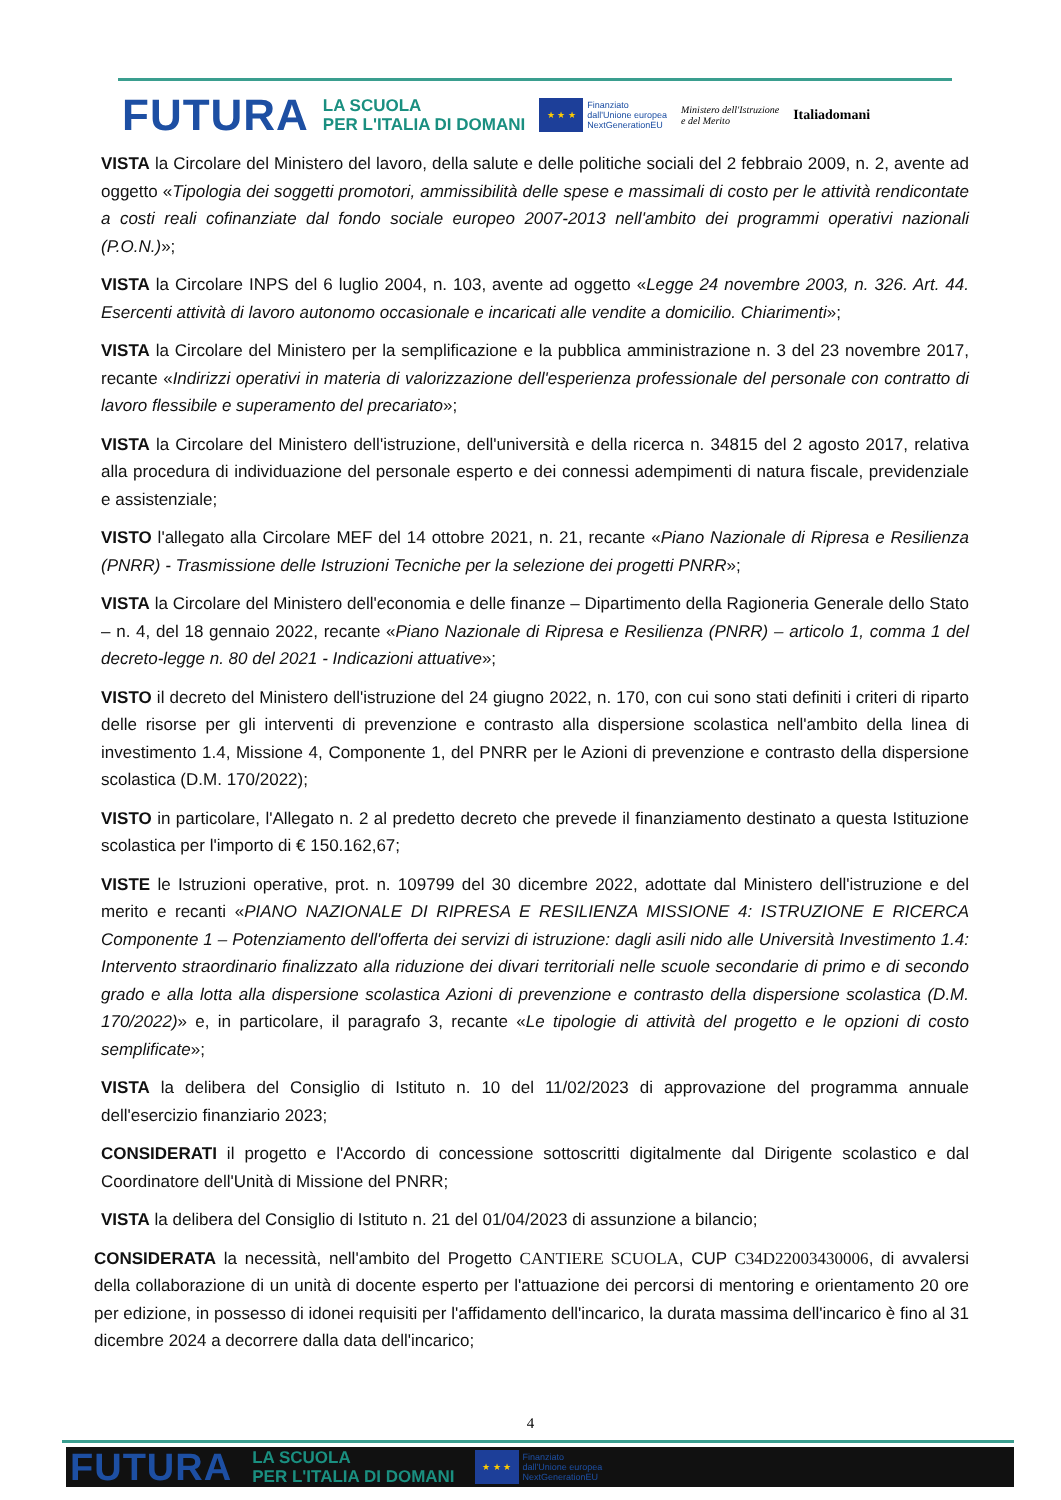FUTURA LA SCUOLA
PER L'ITALIA DI DOMANI ★ ★ ★ Finanziato
dall'Unione europea
NextGenerationEU Ministero dell'Istruzione
e del Merito Italiadomani
VISTA la Circolare del Ministero del lavoro, della salute e delle politiche sociali del 2 febbraio 2009, n. 2, avente ad oggetto «Tipologia dei soggetti promotori, ammissibilità delle spese e massimali di costo per le attività rendicontate a costi reali cofinanziate dal fondo sociale europeo 2007-2013 nell'ambito dei programmi operativi nazionali (P.O.N.)»;
VISTA la Circolare INPS del 6 luglio 2004, n. 103, avente ad oggetto «Legge 24 novembre 2003, n. 326. Art. 44. Esercenti attività di lavoro autonomo occasionale e incaricati alle vendite a domicilio. Chiarimenti»;
VISTA la Circolare del Ministero per la semplificazione e la pubblica amministrazione n. 3 del 23 novembre 2017, recante «Indirizzi operativi in materia di valorizzazione dell'esperienza professionale del personale con contratto di lavoro flessibile e superamento del precariato»;
VISTA la Circolare del Ministero dell'istruzione, dell'università e della ricerca n. 34815 del 2 agosto 2017, relativa alla procedura di individuazione del personale esperto e dei connessi adempimenti di natura fiscale, previdenziale e assistenziale;
VISTO l'allegato alla Circolare MEF del 14 ottobre 2021, n. 21, recante «Piano Nazionale di Ripresa e Resilienza (PNRR) - Trasmissione delle Istruzioni Tecniche per la selezione dei progetti PNRR»;
VISTA la Circolare del Ministero dell'economia e delle finanze – Dipartimento della Ragioneria Generale dello Stato – n. 4, del 18 gennaio 2022, recante «Piano Nazionale di Ripresa e Resilienza (PNRR) – articolo 1, comma 1 del decreto-legge n. 80 del 2021 - Indicazioni attuative»;
VISTO il decreto del Ministero dell'istruzione del 24 giugno 2022, n. 170, con cui sono stati definiti i criteri di riparto delle risorse per gli interventi di prevenzione e contrasto alla dispersione scolastica nell'ambito della linea di investimento 1.4, Missione 4, Componente 1, del PNRR per le Azioni di prevenzione e contrasto della dispersione scolastica (D.M. 170/2022);
VISTO in particolare, l'Allegato n. 2 al predetto decreto che prevede il finanziamento destinato a questa Istituzione scolastica per l'importo di € 150.162,67;
VISTE le Istruzioni operative, prot. n. 109799 del 30 dicembre 2022, adottate dal Ministero dell'istruzione e del merito e recanti «PIANO NAZIONALE DI RIPRESA E RESILIENZA MISSIONE 4: ISTRUZIONE E RICERCA Componente 1 – Potenziamento dell'offerta dei servizi di istruzione: dagli asili nido alle Università Investimento 1.4: Intervento straordinario finalizzato alla riduzione dei divari territoriali nelle scuole secondarie di primo e di secondo grado e alla lotta alla dispersione scolastica Azioni di prevenzione e contrasto della dispersione scolastica (D.M. 170/2022)» e, in particolare, il paragrafo 3, recante «Le tipologie di attività del progetto e le opzioni di costo semplificate»;
VISTA la delibera del Consiglio di Istituto n. 10 del 11/02/2023 di approvazione del programma annuale dell'esercizio finanziario 2023;
CONSIDERATI il progetto e l'Accordo di concessione sottoscritti digitalmente dal Dirigente scolastico e dal Coordinatore dell'Unità di Missione del PNRR;
VISTA la delibera del Consiglio di Istituto n. 21 del 01/04/2023 di assunzione a bilancio;
CONSIDERATA la necessità, nell'ambito del Progetto CANTIERE SCUOLA, CUP C34D22003430006, di avvalersi della collaborazione di un unità di docente esperto per l'attuazione dei percorsi di mentoring e orientamento 20 ore per edizione, in possesso di idonei requisiti per l'affidamento dell'incarico, la durata massima dell'incarico è fino al 31 dicembre 2024 a decorrere dalla data dell'incarico;
4
FUTURA LA SCUOLA
PER L'ITALIA DI DOMANI ★ ★ ★ Finanziato
dall'Unione europea
NextGenerationEU